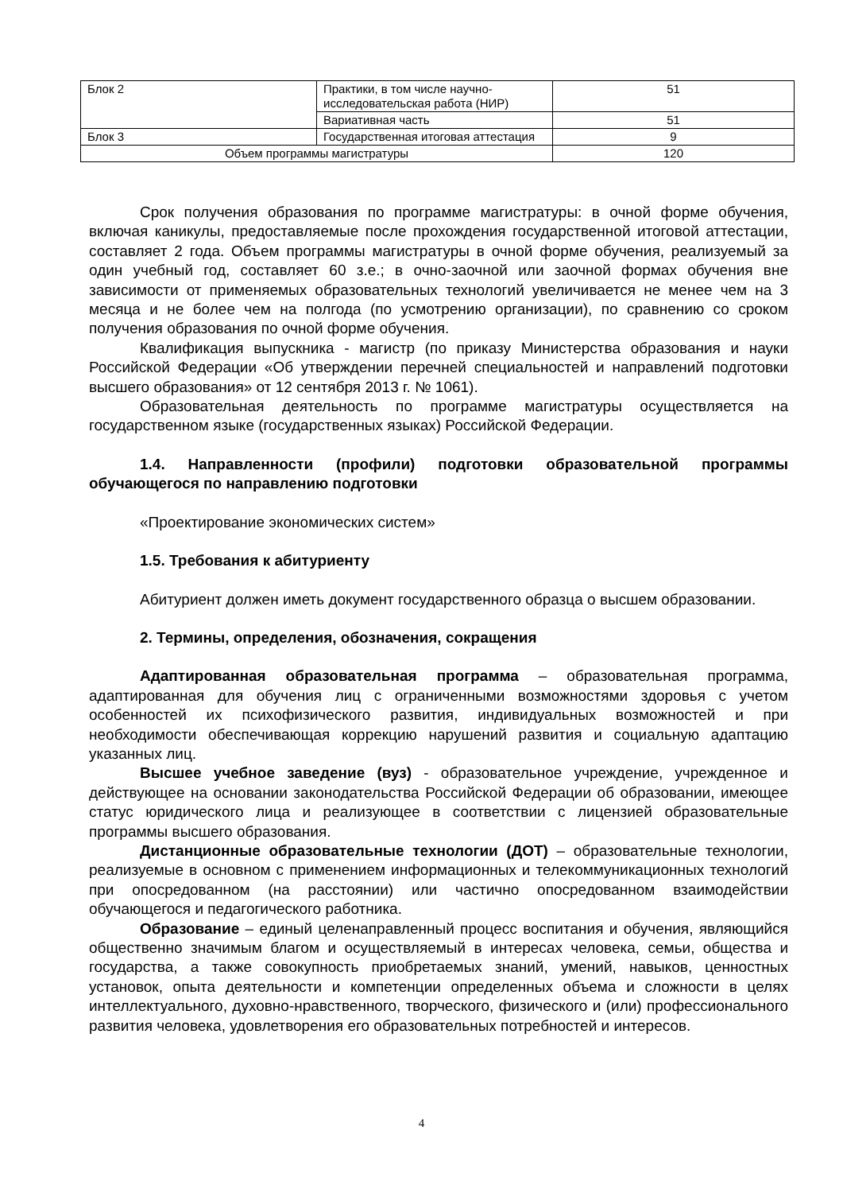| Блок 2 | Практики, в том числе научно-исследовательская работа (НИР) | 51 |
| | Вариативная часть | 51 |
| Блок 3 | Государственная итоговая аттестация | 9 |
| Объем программы магистратуры | | 120 |
Срок получения образования по программе магистратуры: в очной форме обучения, включая каникулы, предоставляемые после прохождения государственной итоговой аттестации, составляет 2 года. Объем программы магистратуры в очной форме обучения, реализуемый за один учебный год, составляет 60 з.е.; в очно-заочной или заочной формах обучения вне зависимости от применяемых образовательных технологий увеличивается не менее чем на 3 месяца и не более чем на полгода (по усмотрению организации), по сравнению со сроком получения образования по очной форме обучения.
Квалификация выпускника - магистр (по приказу Министерства образования и науки Российской Федерации «Об утверждении перечней специальностей и направлений подготовки высшего образования» от 12 сентября 2013 г. № 1061).
Образовательная деятельность по программе магистратуры осуществляется на государственном языке (государственных языках) Российской Федерации.
1.4. Направленности (профили) подготовки образовательной программы обучающегося по направлению подготовки
«Проектирование экономических систем»
1.5. Требования к абитуриенту
Абитуриент должен иметь документ государственного образца о высшем образовании.
2. Термины, определения, обозначения, сокращения
Адаптированная образовательная программа – образовательная программа, адаптированная для обучения лиц с ограниченными возможностями здоровья с учетом особенностей их психофизического развития, индивидуальных возможностей и при необходимости обеспечивающая коррекцию нарушений развития и социальную адаптацию указанных лиц.
Высшее учебное заведение (вуз) - образовательное учреждение, учрежденное и действующее на основании законодательства Российской Федерации об образовании, имеющее статус юридического лица и реализующее в соответствии с лицензией образовательные программы высшего образования.
Дистанционные образовательные технологии (ДОТ) – образовательные технологии, реализуемые в основном с применением информационных и телекоммуникационных технологий при опосредованном (на расстоянии) или частично опосредованном взаимодействии обучающегося и педагогического работника.
Образование – единый целенаправленный процесс воспитания и обучения, являющийся общественно значимым благом и осуществляемый в интересах человека, семьи, общества и государства, а также совокупность приобретаемых знаний, умений, навыков, ценностных установок, опыта деятельности и компетенции определенных объема и сложности в целях интеллектуального, духовно-нравственного, творческого, физического и (или) профессионального развития человека, удовлетворения его образовательных потребностей и интересов.
4